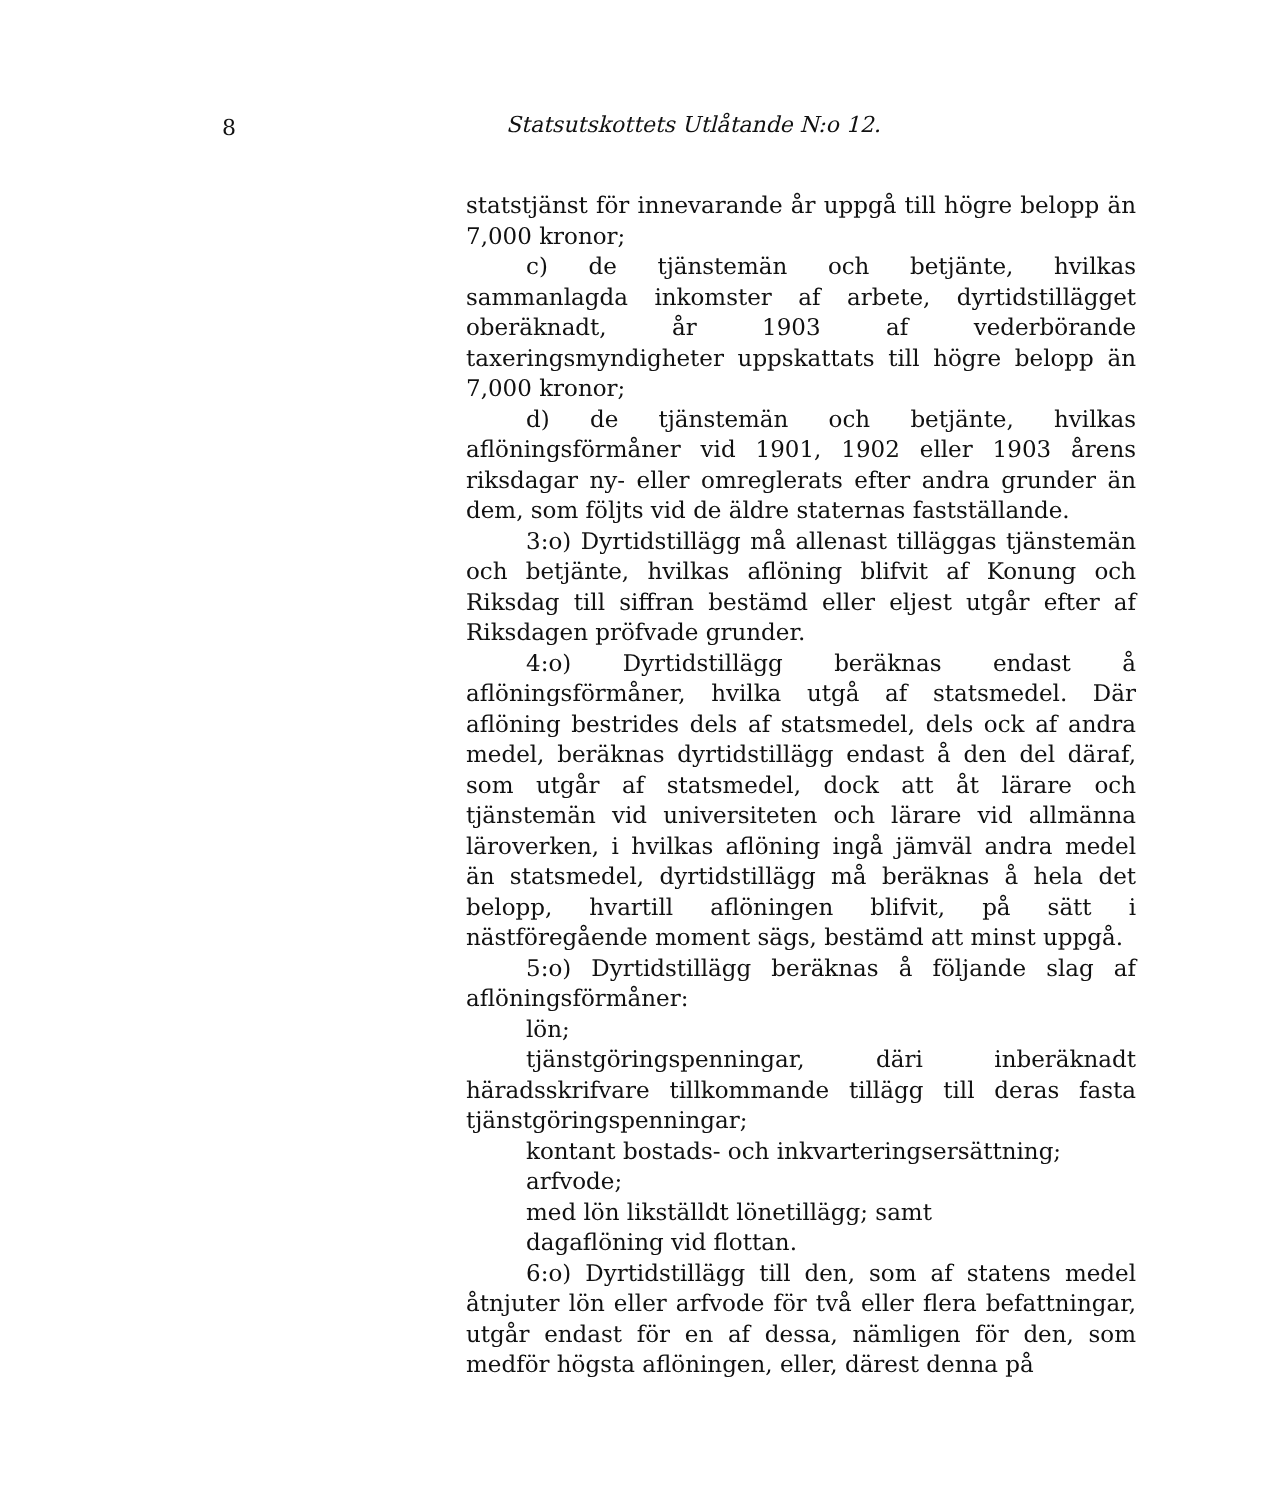8 Statsutskottets Utlåtande N:o 12.
statstjänst för innevarande år uppgå till högre belopp än 7,000 kronor;
c) de tjänstemän och betjänte, hvilkas sammanlagda inkomster af arbete, dyrtidstillägget oberäknadt, år 1903 af vederbörande taxeringsmyndigheter uppskattats till högre belopp än 7,000 kronor;
d) de tjänstemän och betjänte, hvilkas aflöningsförmåner vid 1901, 1902 eller 1903 årens riksdagar ny- eller omreglerats efter andra grunder än dem, som följts vid de äldre staternas fastställande.
3:o) Dyrtidstillägg må allenast tilläggas tjänstemän och betjänte, hvilkas aflöning blifvit af Konung och Riksdag till siffran bestämd eller eljest utgår efter af Riksdagen pröfvade grunder.
4:o) Dyrtidstillägg beräknas endast å aflöningsförmåner, hvilka utgå af statsmedel. Där aflöning bestrides dels af statsmedel, dels ock af andra medel, beräknas dyrtidstillägg endast å den del däraf, som utgår af statsmedel, dock att åt lärare och tjänstemän vid universiteten och lärare vid allmänna läroverken, i hvilkas aflöning ingå jämväl andra medel än statsmedel, dyrtidstillägg må beräknas å hela det belopp, hvartill aflöningen blifvit, på sätt i nästföregående moment sägs, bestämd att minst uppgå.
5:o) Dyrtidstillägg beräknas å följande slag af aflöningsförmåner:
lön;
tjänstgöringspenningar, däri inberäknadt häradsskrifvare tillkommande tillägg till deras fasta tjänstgöringspenningar;
kontant bostads- och inkvarteringsersättning;
arfvode;
med lön likställdt lönetillägg; samt
dagaflöning vid flottan.
6:o) Dyrtidstillägg till den, som af statens medel åtnjuter lön eller arfvode för två eller flera befattningar, utgår endast för en af dessa, nämligen för den, som medför högsta aflöningen, eller, därest denna på